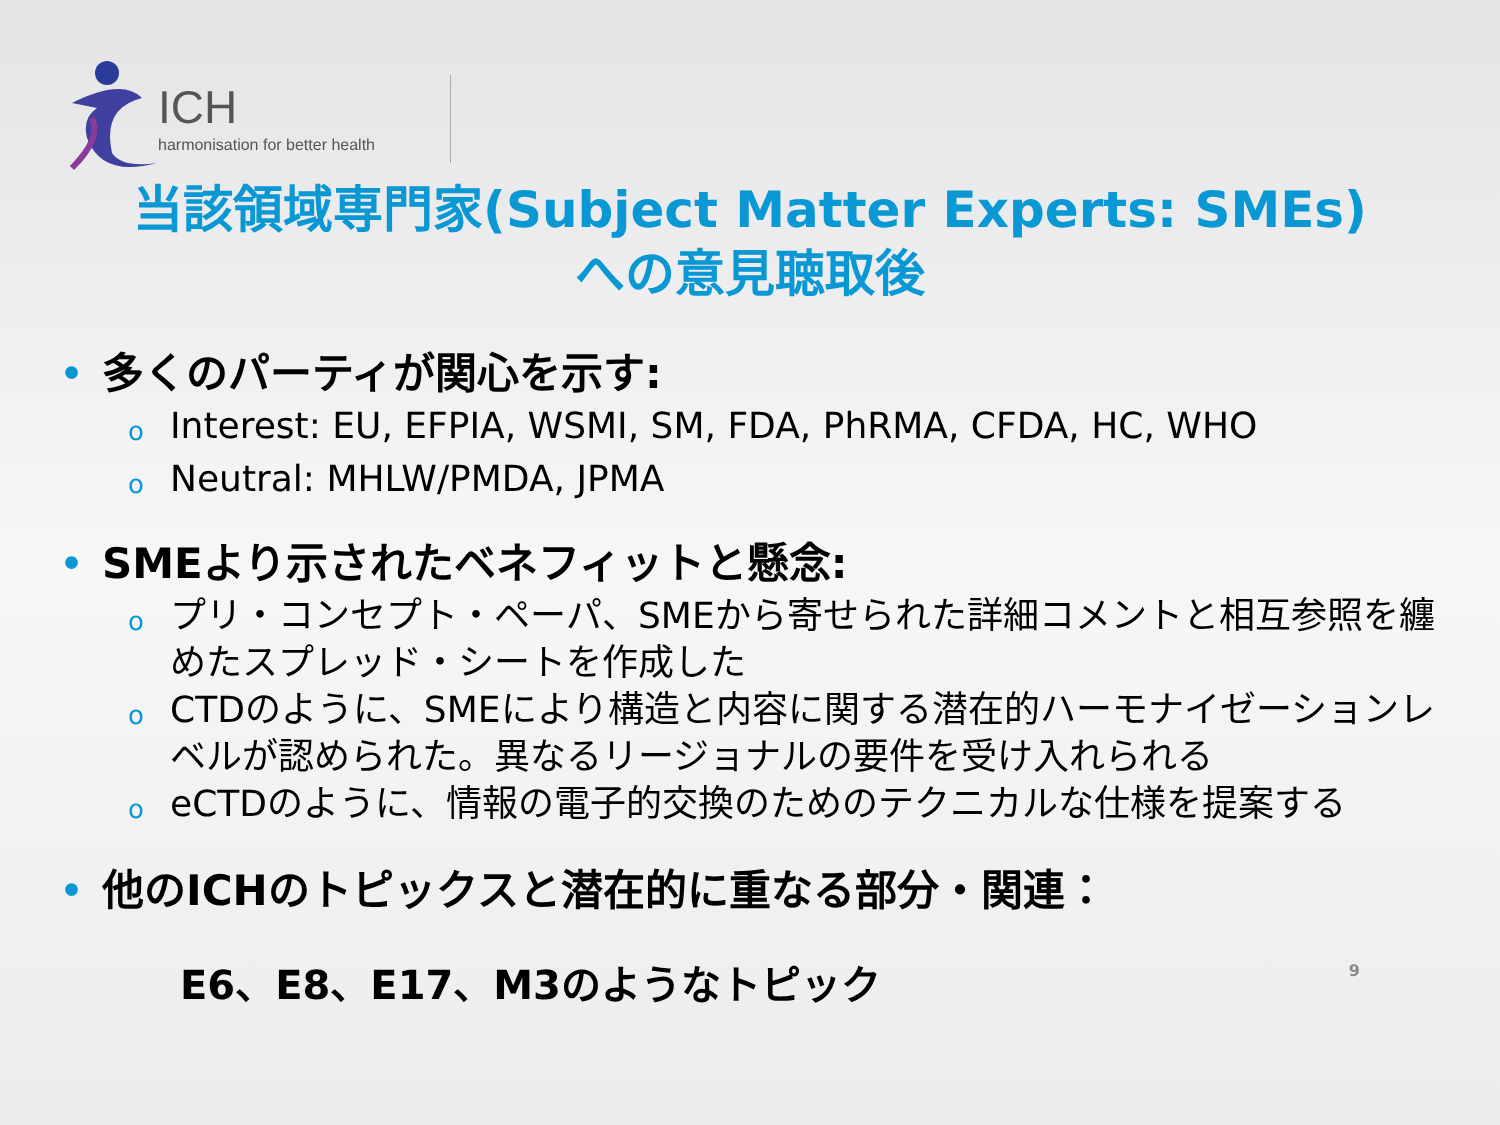ICH
harmonisation for better health
当該領域専門家(Subject Matter Experts: SMEs)
への意見聴取後
• 多くのパーティが関心を示す:
o Interest: EU, EFPIA, WSMI, SM, FDA, PhRMA, CFDA, HC, WHO
o Neutral: MHLW/PMDA, JPMA
• SMEより示されたベネフィットと懸念:
oプリ・コンセプト・ペーパ、SMEから寄せられた詳細コメントと相互参照を纏めたスプレッド・シートを作成した
o CTDのように、SMEにより構造と内容に関する潜在的ハーモナイゼーションレベルが認められた。異なるリージョナルの要件を受け入れられる
oeCTDのように、情報の電子的交換のためのテクニカルな仕様を提案する
• 他のICHのトピックスと潜在的に重なる部分・関連：
E6、E8、E17、M3のようなトピック 9